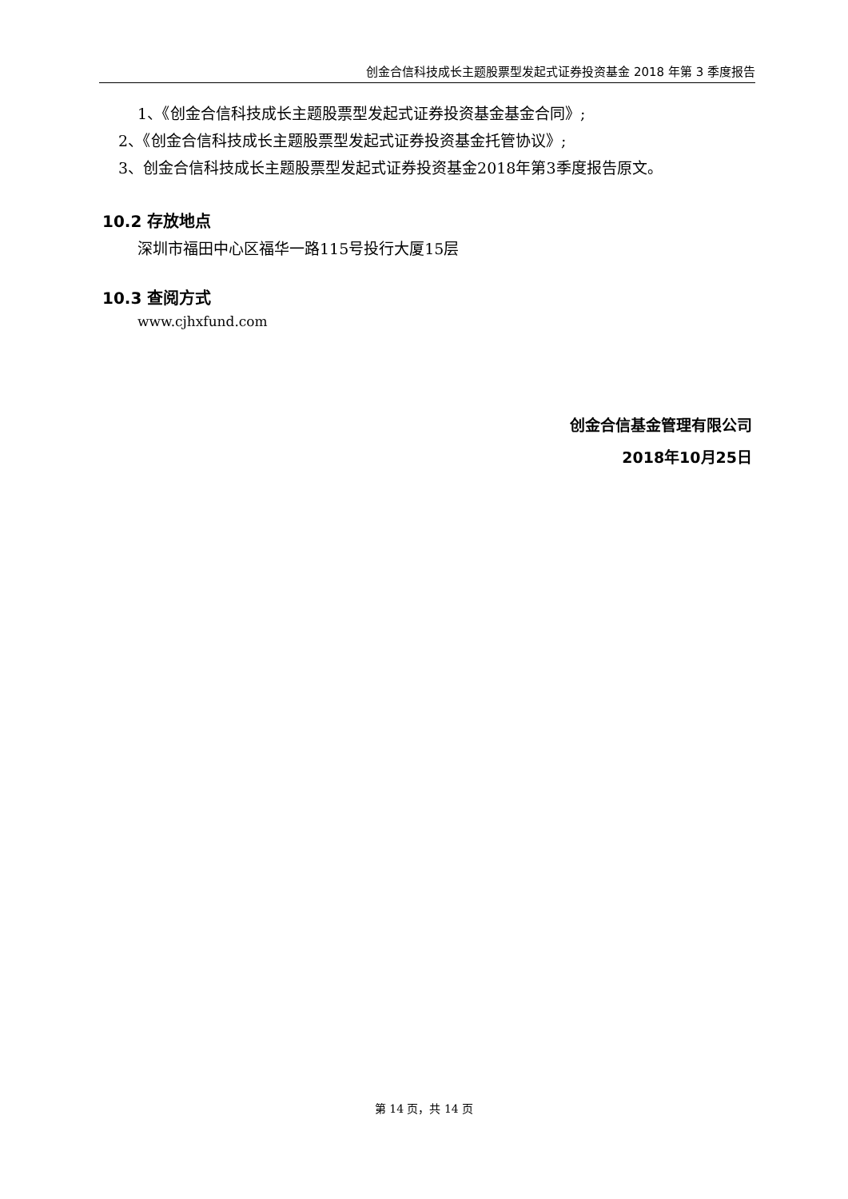创金合信科技成长主题股票型发起式证券投资基金 2018 年第 3 季度报告
1、《创金合信科技成长主题股票型发起式证券投资基金基金合同》;
2、《创金合信科技成长主题股票型发起式证券投资基金托管协议》;
3、创金合信科技成长主题股票型发起式证券投资基金2018年第3季度报告原文。
10.2 存放地点
深圳市福田中心区福华一路115号投行大厦15层
10.3 查阅方式
www.cjhxfund.com
创金合信基金管理有限公司
2018年10月25日
第 14 页，共 14 页